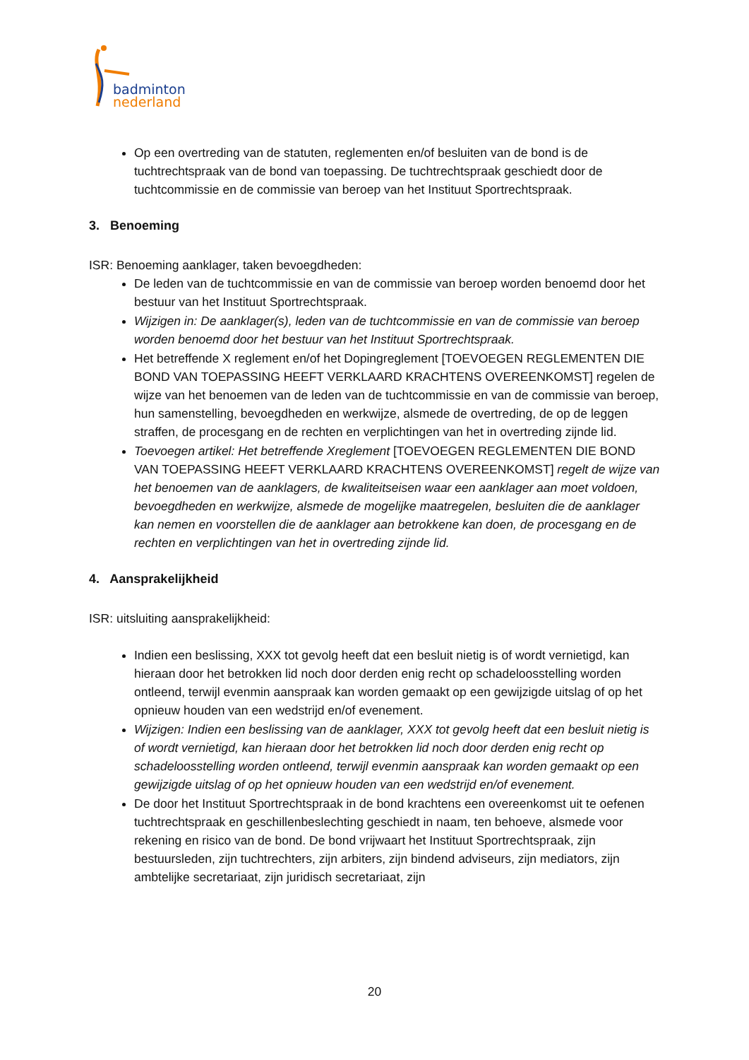badminton
nederland
Op een overtreding van de statuten, reglementen en/of besluiten van de bond is de tuchtrechtspraak van de bond van toepassing. De tuchtrechtspraak geschiedt door de tuchtcommissie en de commissie van beroep van het Instituut Sportrechtspraak.
3. Benoeming
ISR: Benoeming aanklager, taken bevoegdheden:
De leden van de tuchtcommissie en van de commissie van beroep worden benoemd door het bestuur van het Instituut Sportrechtspraak.
Wijzigen in: De aanklager(s), leden van de tuchtcommissie en van de commissie van beroep worden benoemd door het bestuur van het Instituut Sportrechtspraak.
Het betreffende X reglement en/of het Dopingreglement [TOEVOEGEN REGLEMENTEN DIE BOND VAN TOEPASSING HEEFT VERKLAARD KRACHTENS OVEREENKOMST] regelen de wijze van het benoemen van de leden van de tuchtcommissie en van de commissie van beroep, hun samenstelling, bevoegdheden en werkwijze, alsmede de overtreding, de op de leggen straffen, de procesgang en de rechten en verplichtingen van het in overtreding zijnde lid.
Toevoegen artikel: Het betreffende Xreglement [TOEVOEGEN REGLEMENTEN DIE BOND VAN TOEPASSING HEEFT VERKLAARD KRACHTENS OVEREENKOMST] regelt de wijze van het benoemen van de aanklagers, de kwaliteitseisen waar een aanklager aan moet voldoen, bevoegdheden en werkwijze, alsmede de mogelijke maatregelen, besluiten die de aanklager kan nemen en voorstellen die de aanklager aan betrokkene kan doen, de procesgang en de rechten en verplichtingen van het in overtreding zijnde lid.
4. Aansprakelijkheid
ISR: uitsluiting aansprakelijkheid:
Indien een beslissing, XXX tot gevolg heeft dat een besluit nietig is of wordt vernietigd, kan hieraan door het betrokken lid noch door derden enig recht op schadeloosstelling worden ontleend, terwijl evenmin aanspraak kan worden gemaakt op een gewijzigde uitslag of op het opnieuw houden van een wedstrijd en/of evenement.
Wijzigen: Indien een beslissing van de aanklager, XXX tot gevolg heeft dat een besluit nietig is of wordt vernietigd, kan hieraan door het betrokken lid noch door derden enig recht op schadeloosstelling worden ontleend, terwijl evenmin aanspraak kan worden gemaakt op een gewijzigde uitslag of op het opnieuw houden van een wedstrijd en/of evenement.
De door het Instituut Sportrechtspraak in de bond krachtens een overeenkomst uit te oefenen tuchtrechtspraak en geschillenbeslechting geschiedt in naam, ten behoeve, alsmede voor rekening en risico van de bond. De bond vrijwaart het Instituut Sportrechtspraak, zijn bestuursleden, zijn tuchtrechters, zijn arbiters, zijn bindend adviseurs, zijn mediators, zijn ambtelijke secretariaat, zijn juridisch secretariaat, zijn
20